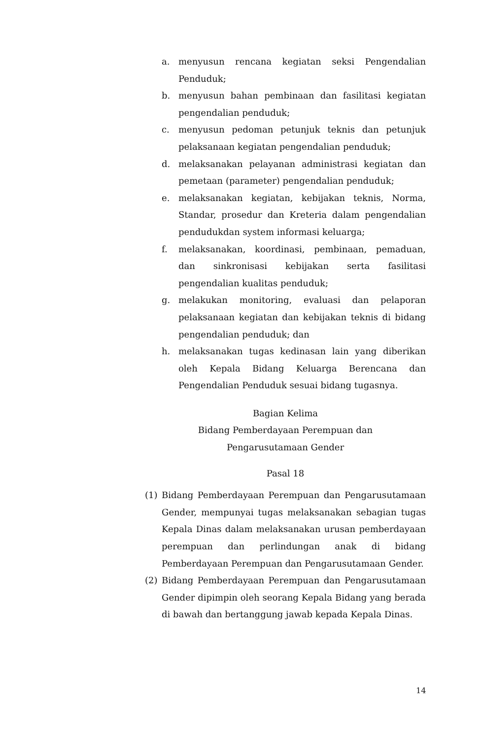a. menyusun rencana kegiatan seksi Pengendalian Penduduk;
b. menyusun bahan pembinaan dan fasilitasi kegiatan pengendalian penduduk;
c. menyusun pedoman petunjuk teknis dan petunjuk pelaksanaan kegiatan pengendalian penduduk;
d. melaksanakan pelayanan administrasi kegiatan dan pemetaan (parameter) pengendalian penduduk;
e. melaksanakan kegiatan, kebijakan teknis, Norma, Standar, prosedur dan Kreteria dalam pengendalian pendudukdan system informasi keluarga;
f. melaksanakan, koordinasi, pembinaan, pemaduan, dan sinkronisasi kebijakan serta fasilitasi pengendalian kualitas penduduk;
g. melakukan monitoring, evaluasi dan pelaporan pelaksanaan kegiatan dan kebijakan teknis di bidang pengendalian penduduk; dan
h. melaksanakan tugas kedinasan lain yang diberikan oleh Kepala Bidang Keluarga Berencana dan Pengendalian Penduduk sesuai bidang tugasnya.
Bagian Kelima
Bidang Pemberdayaan Perempuan dan
Pengarusutamaan Gender
Pasal 18
(1) Bidang Pemberdayaan Perempuan dan Pengarusutamaan Gender, mempunyai tugas melaksanakan sebagian tugas Kepala Dinas dalam melaksanakan urusan pemberdayaan perempuan dan perlindungan anak di bidang Pemberdayaan Perempuan dan Pengarusutamaan Gender.
(2) Bidang Pemberdayaan Perempuan dan Pengarusutamaan Gender dipimpin oleh seorang Kepala Bidang yang berada di bawah dan bertanggung jawab kepada Kepala Dinas.
14